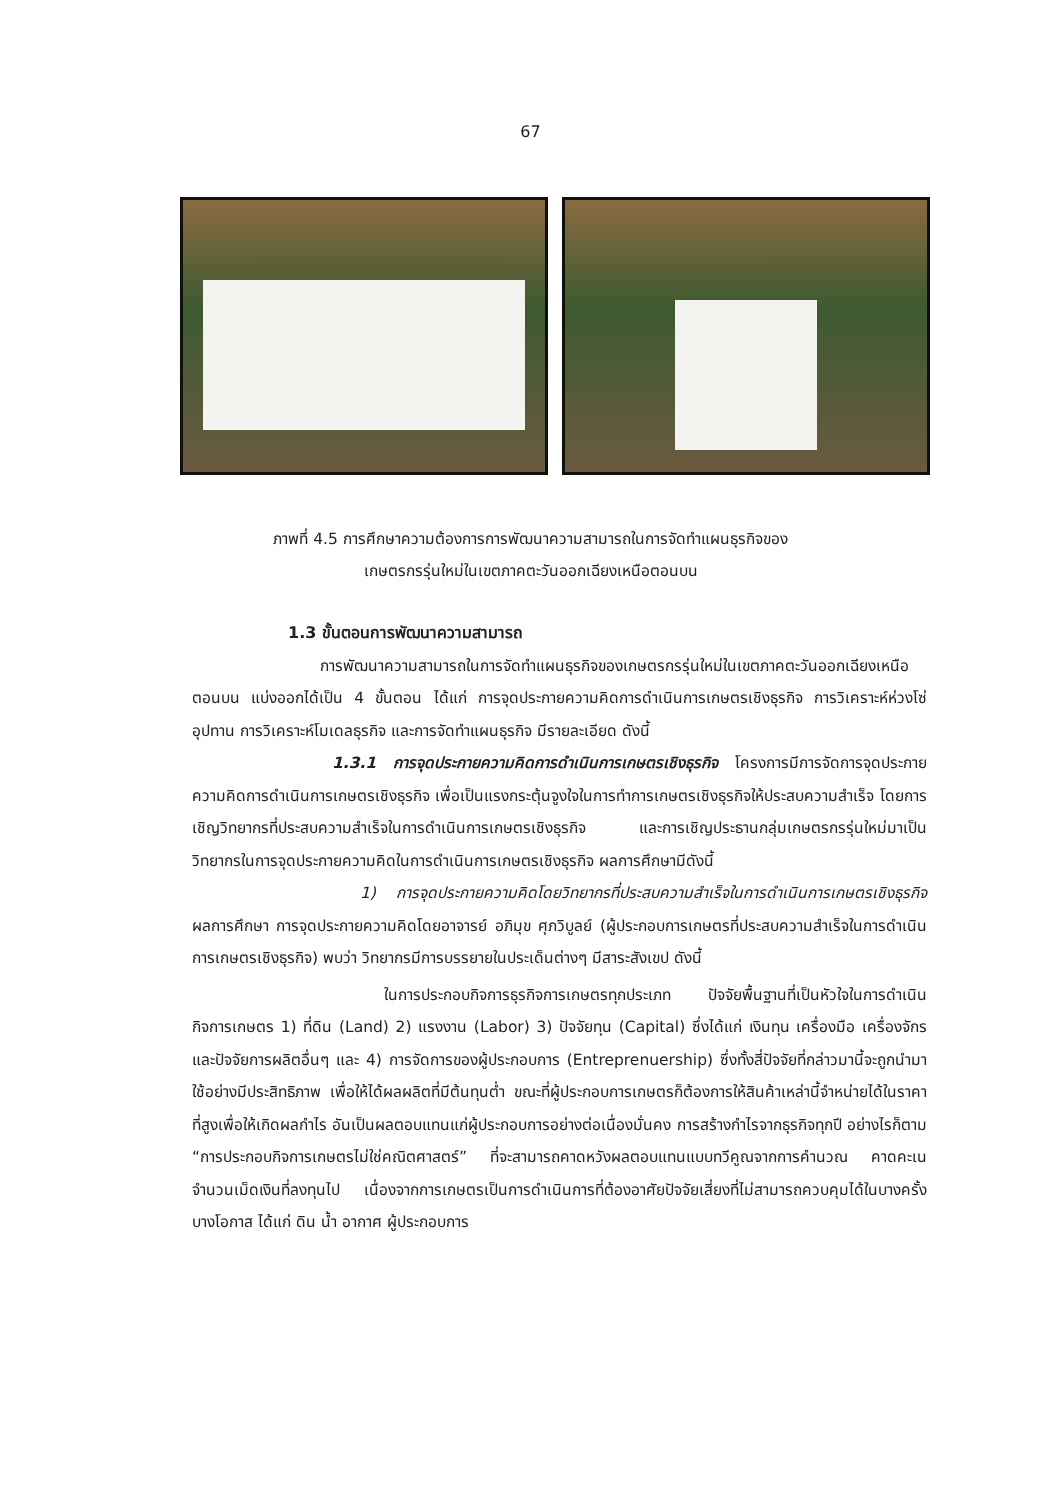67
ภาพที่ 4.5 การศึกษาความต้องการการพัฒนาความสามารถในการจัดทำแผนธุรกิจของ
เกษตรกรรุ่นใหม่ในเขตภาคตะวันออกเฉียงเหนือตอนบน
1.3 ขั้นตอนการพัฒนาความสามารถ
การพัฒนาความสามารถในการจัดทำแผนธุรกิจของเกษตรกรรุ่นใหม่ในเขตภาคตะวันออกเฉียงเหนือตอนบน แบ่งออกได้เป็น 4 ขั้นตอน ได้แก่ การจุดประกายความคิดการดำเนินการเกษตรเชิงธุรกิจ การวิเคราะห์ห่วงโซ่อุปทาน การวิเคราะห์โมเดลธุรกิจ และการจัดทำแผนธุรกิจ มีรายละเอียด ดังนี้
1.3.1 การจุดประกายความคิดการดำเนินการเกษตรเชิงธุรกิจ โครงการมีการจัดการจุดประกายความคิดการดำเนินการเกษตรเชิงธุรกิจ เพื่อเป็นแรงกระตุ้นจูงใจในการทำการเกษตรเชิงธุรกิจให้ประสบความสำเร็จ โดยการเชิญวิทยากรที่ประสบความสำเร็จในการดำเนินการเกษตรเชิงธุรกิจ และการเชิญประธานกลุ่มเกษตรกรรุ่นใหม่มาเป็นวิทยากรในการจุดประกายความคิดในการดำเนินการเกษตรเชิงธุรกิจ ผลการศึกษามีดังนี้
1) การจุดประกายความคิดโดยวิทยากรที่ประสบความสำเร็จในการดำเนินการเกษตรเชิงธุรกิจ ผลการศึกษา การจุดประกายความคิดโดยอาจารย์ อภิมุข ศุภวิบูลย์ (ผู้ประกอบการเกษตรที่ประสบความสำเร็จในการดำเนินการเกษตรเชิงธุรกิจ) พบว่า วิทยากรมีการบรรยายในประเด็นต่างๆ มีสาระสังเขป ดังนี้
ในการประกอบกิจการธุรกิจการเกษตรทุกประเภท ปัจจัยพื้นฐานที่เป็นหัวใจในการดำเนินกิจการเกษตร 1) ที่ดิน (Land) 2) แรงงาน (Labor) 3) ปัจจัยทุน (Capital) ซึ่งได้แก่ เงินทุน เครื่องมือ เครื่องจักร และปัจจัยการผลิตอื่นๆ และ 4) การจัดการของผู้ประกอบการ (Entreprenuership) ซึ่งทั้งสี่ปัจจัยที่กล่าวมานี้จะถูกนำมาใช้อย่างมีประสิทธิภาพ เพื่อให้ได้ผลผลิตที่มีต้นทุนต่ำ ขณะที่ผู้ประกอบการเกษตรก็ต้องการให้สินค้าเหล่านี้จำหน่ายได้ในราคาที่สูงเพื่อให้เกิดผลกำไร อันเป็นผลตอบแทนแก่ผู้ประกอบการอย่างต่อเนื่องมั่นคง การสร้างกำไรจากธุรกิจทุกปี อย่างไรก็ตาม “การประกอบกิจการเกษตรไม่ใช่คณิตศาสตร์” ที่จะสามารถคาดหวังผลตอบแทนแบบทวีคูณจากการคำนวณ คาดคะเนจำนวนเม็ดเงินที่ลงทุนไป เนื่องจากการเกษตรเป็นการดำเนินการที่ต้องอาศัยปัจจัยเสี่ยงที่ไม่สามารถควบคุมได้ในบางครั้ง บางโอกาส ได้แก่ ดิน น้ำ อากาศ ผู้ประกอบการ